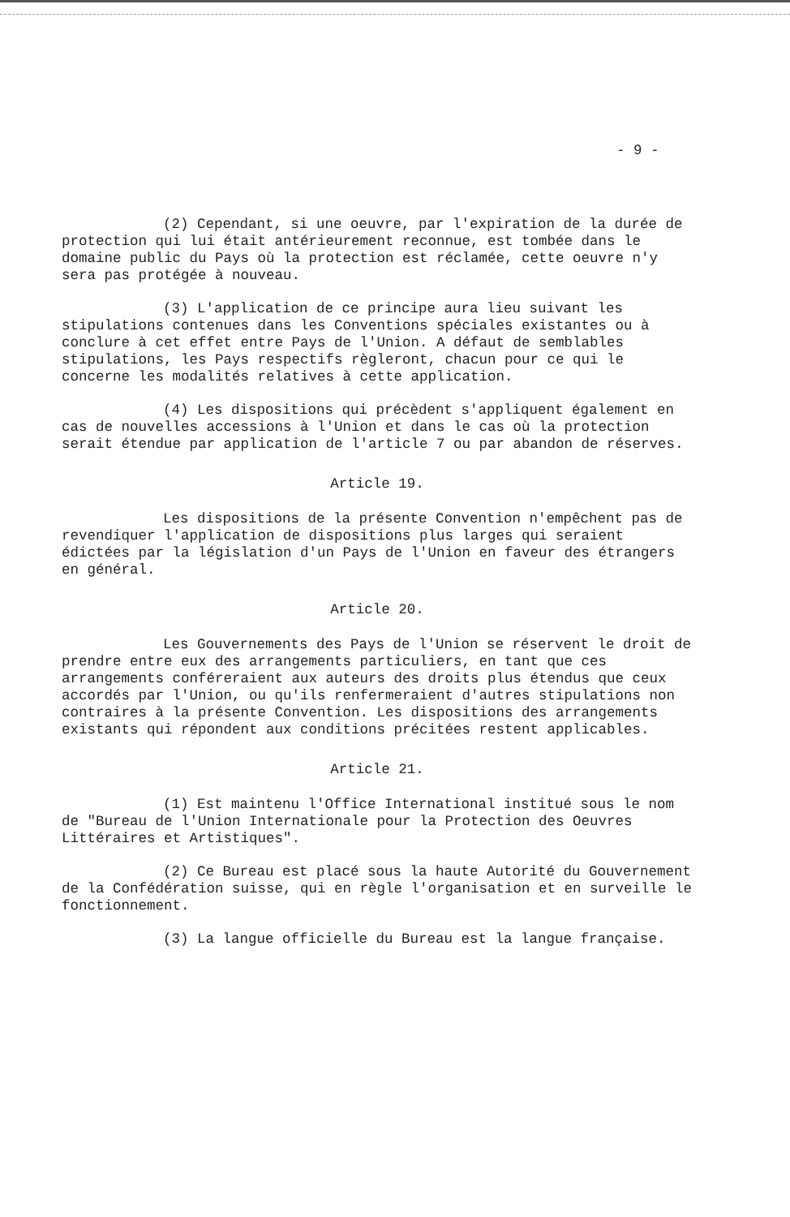- 9 -
(2) Cependant, si une oeuvre, par l'expiration de la durée de protection qui lui était antérieurement reconnue, est tombée dans le domaine public du Pays où la protection est réclamée, cette oeuvre n'y sera pas protégée à nouveau.
(3) L'application de ce principe aura lieu suivant les stipulations contenues dans les Conventions spéciales existantes ou à conclure à cet effet entre Pays de l'Union. A défaut de semblables stipulations, les Pays respectifs règleront, chacun pour ce qui le concerne les modalités relatives à cette application.
(4) Les dispositions qui précèdent s'appliquent également en cas de nouvelles accessions à l'Union et dans le cas où la protection serait étendue par application de l'article 7 ou par abandon de réserves.
Article 19.
Les dispositions de la présente Convention n'empêchent pas de revendiquer l'application de dispositions plus larges qui seraient édictées par la législation d'un Pays de l'Union en faveur des étrangers en général.
Article 20.
Les Gouvernements des Pays de l'Union se réservent le droit de prendre entre eux des arrangements particuliers, en tant que ces arrangements conféreraient aux auteurs des droits plus étendus que ceux accordés par l'Union, ou qu'ils renfermeraient d'autres stipulations non contraires à la présente Convention. Les dispositions des arrangements existants qui répondent aux conditions précitées restent applicables.
Article 21.
(1) Est maintenu l'Office International institué sous le nom de "Bureau de l'Union Internationale pour la Protection des Oeuvres Littéraires et Artistiques".
(2) Ce Bureau est placé sous la haute Autorité du Gouvernement de la Confédération suisse, qui en règle l'organisation et en surveille le fonctionnement.
(3) La langue officielle du Bureau est la langue française.